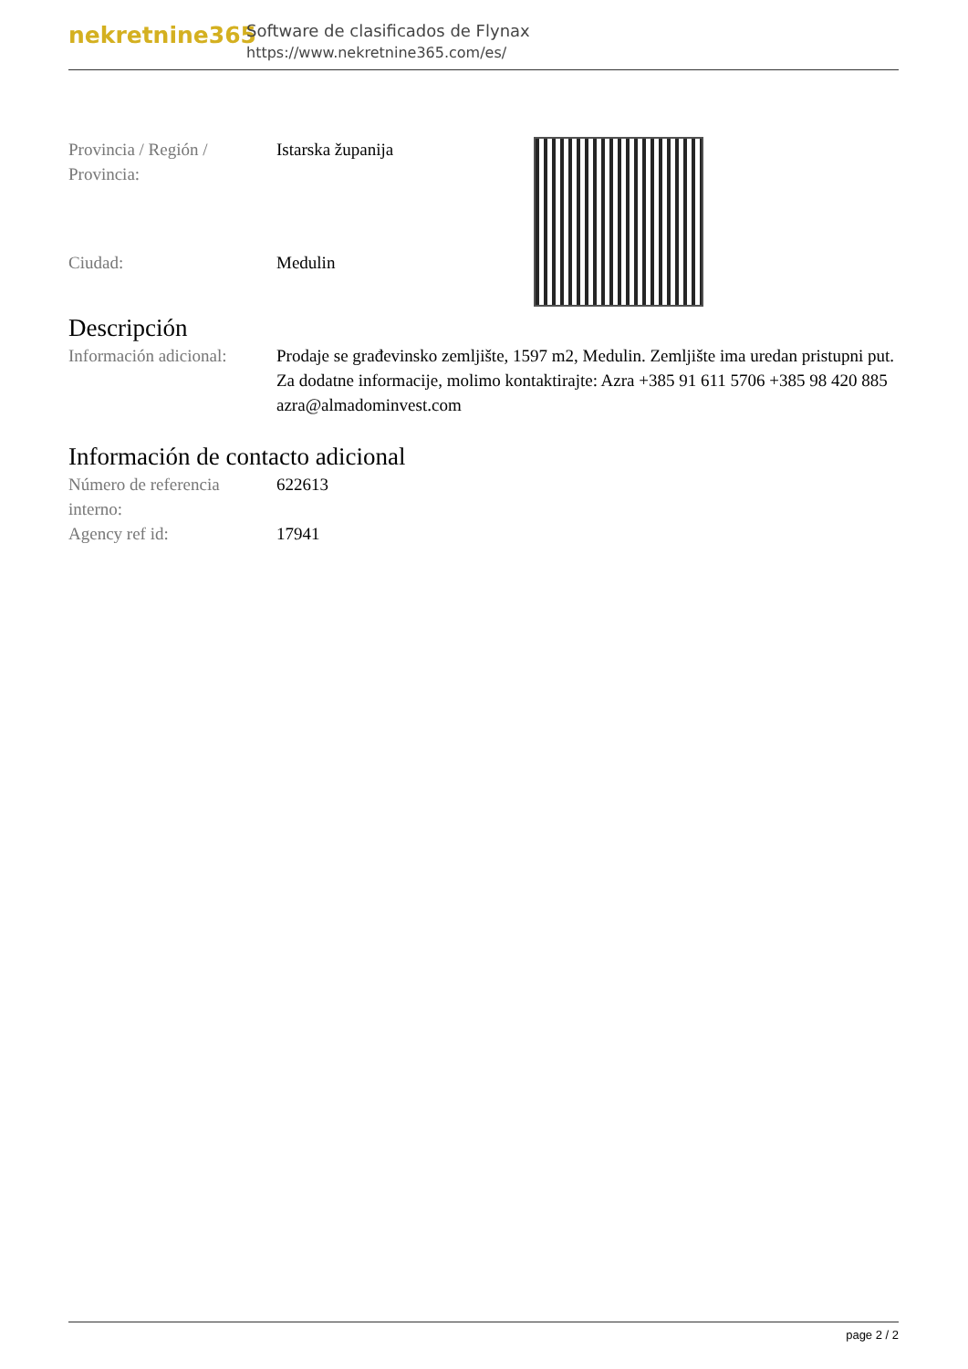nekretnine365
Software de clasificados de Flynax
https://www.nekretnine365.com/es/
| Provincia / Región / Provincia: | Istarska županija |
| Ciudad: | Medulin |
Descripción
| Información adicional: | Prodaje se građevinsko zemljište, 1597 m2, Medulin. Zemljište ima uredan pristupni put. Za dodatne informacije, molimo kontaktirajte: Azra +385 91 611 5706 +385 98 420 885 azra@almadominvest.com |
Información de contacto adicional
| Número de referencia interno: | 622613 |
| Agency ref id: | 17941 |
page 2 / 2